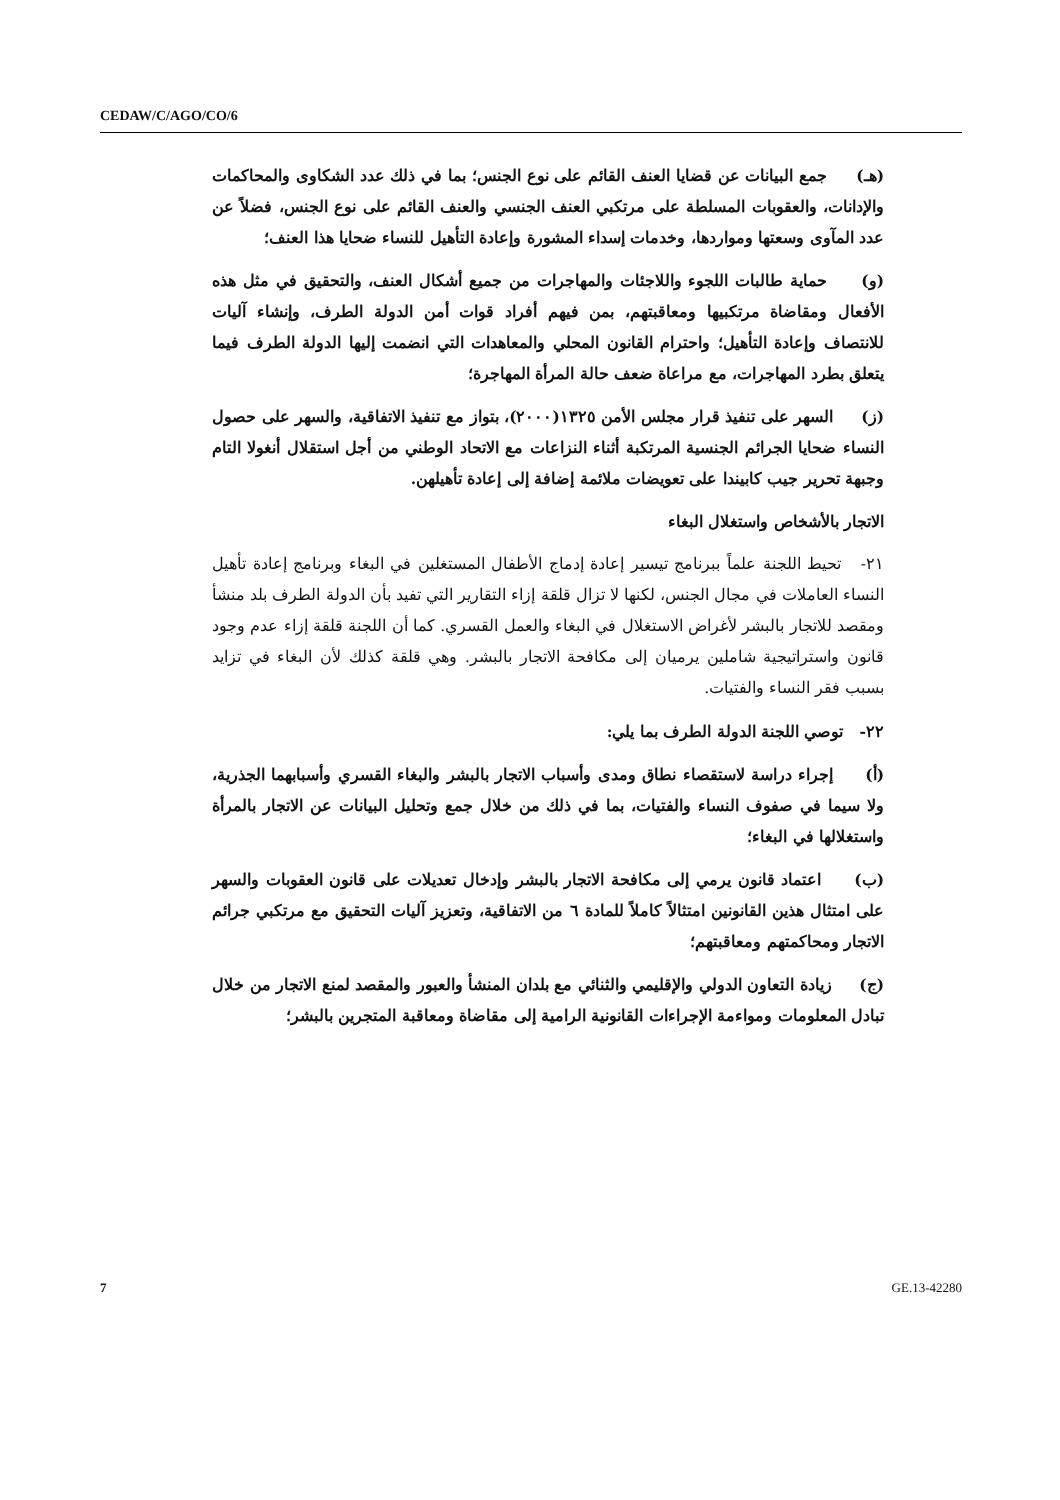CEDAW/C/AGO/CO/6
(هـ) جمع البيانات عن قضايا العنف القائم على نوع الجنس؛ بما في ذلك عدد الشكاوى والمحاكمات والإدانات، والعقوبات المسلطة على مرتكبي العنف الجنسي والعنف القائم على نوع الجنس، فضلاً عن عدد المآوى وسعتها ومواردها، وخدمات إسداء المشورة وإعادة التأهيل للنساء ضحايا هذا العنف؛
(و) حماية طالبات اللجوء واللاجئات والمهاجرات من جميع أشكال العنف، والتحقيق في مثل هذه الأفعال ومقاضاة مرتكبيها ومعاقبتهم، بمن فيهم أفراد قوات أمن الدولة الطرف، وإنشاء آليات للانتصاف وإعادة التأهيل؛ واحترام القانون المحلي والمعاهدات التي انضمت إليها الدولة الطرف فيما يتعلق بطرد المهاجرات، مع مراعاة ضعف حالة المرأة المهاجرة؛
(ز) السهر على تنفيذ قرار مجلس الأمن ١٣٢٥(٢٠٠٠)، بتواز مع تنفيذ الاتفاقية، والسهر على حصول النساء ضحايا الجرائم الجنسية المرتكبة أثناء النزاعات مع الاتحاد الوطني من أجل استقلال أنغولا التام وجبهة تحرير جيب كابيندا على تعويضات ملائمة إضافة إلى إعادة تأهيلهن.
الاتجار بالأشخاص واستغلال البغاء
٢١- تحيط اللجنة علماً ببرنامج تيسير إعادة إدماج الأطفال المستغلين في البغاء وبرنامج إعادة تأهيل النساء العاملات في مجال الجنس، لكنها لا تزال قلقة إزاء التقارير التي تفيد بأن الدولة الطرف بلد منشأ ومقصد للاتجار بالبشر لأغراض الاستغلال في البغاء والعمل القسري. كما أن اللجنة قلقة إزاء عدم وجود قانون واستراتيجية شاملين يرميان إلى مكافحة الاتجار بالبشر. وهي قلقة كذلك لأن البغاء في تزايد بسبب فقر النساء والفتيات.
٢٢- توصي اللجنة الدولة الطرف بما يلي:
(أ) إجراء دراسة لاستقصاء نطاق ومدى وأسباب الاتجار بالبشر والبغاء القسري وأسبابهما الجذرية، ولا سيما في صفوف النساء والفتيات، بما في ذلك من خلال جمع وتحليل البيانات عن الاتجار بالمرأة واستغلالها في البغاء؛
(ب) اعتماد قانون يرمي إلى مكافحة الاتجار بالبشر وإدخال تعديلات على قانون العقوبات والسهر على امتثال هذين القانونين امتثالاً كاملاً للمادة ٦ من الاتفاقية، وتعزيز آليات التحقيق مع مرتكبي جرائم الاتجار ومحاكمتهم ومعاقبتهم؛
(ج) زيادة التعاون الدولي والإقليمي والثنائي مع بلدان المنشأ والعبور والمقصد لمنع الاتجار من خلال تبادل المعلومات ومواءمة الإجراءات القانونية الرامية إلى مقاضاة ومعاقبة المتجرين بالبشر؛
7 GE.13-42280